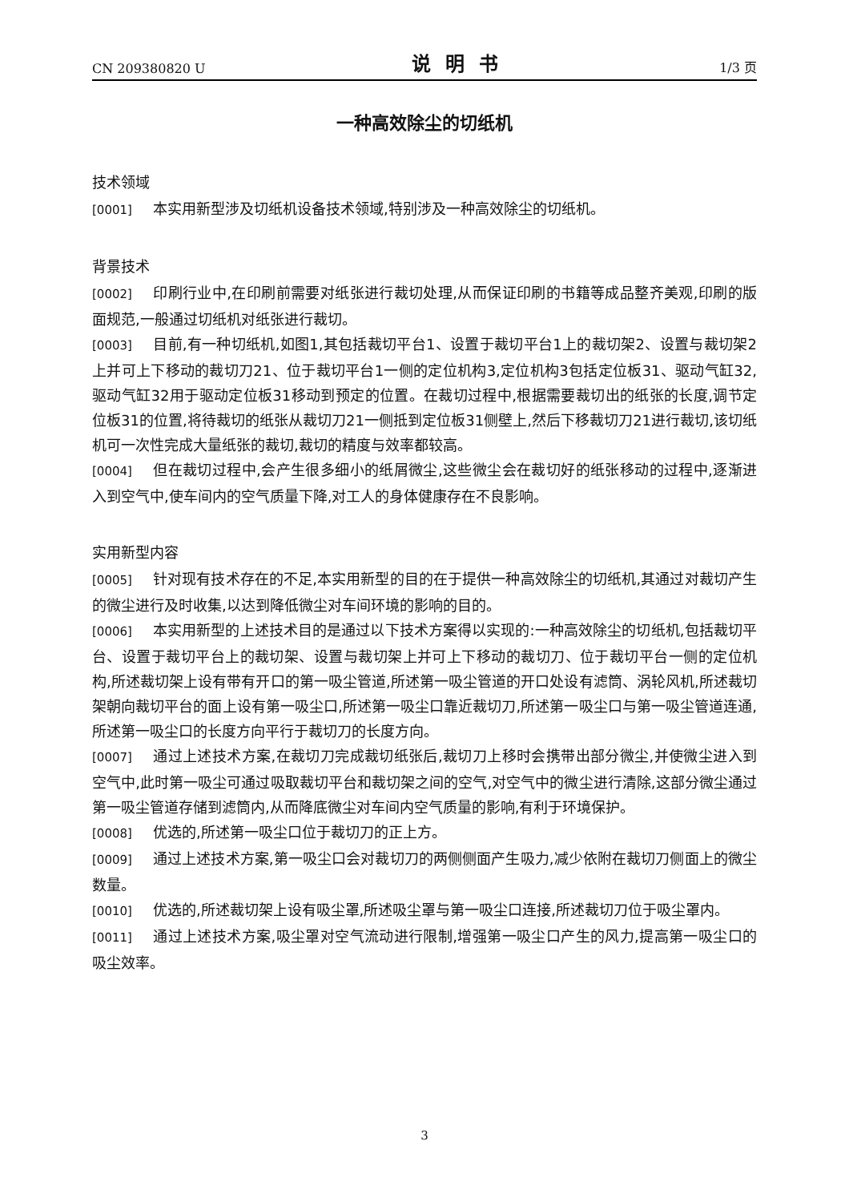CN 209380820 U 说明书 1/3 页
一种高效除尘的切纸机
技术领域
[0001] 本实用新型涉及切纸机设备技术领域,特别涉及一种高效除尘的切纸机。
背景技术
[0002] 印刷行业中,在印刷前需要对纸张进行裁切处理,从而保证印刷的书籍等成品整齐美观,印刷的版面规范,一般通过切纸机对纸张进行裁切。
[0003] 目前,有一种切纸机,如图1,其包括裁切平台1、设置于裁切平台1上的裁切架2、设置与裁切架2上并可上下移动的裁切刀21、位于裁切平台1一侧的定位机构3,定位机构3包括定位板31、驱动气缸32,驱动气缸32用于驱动定位板31移动到预定的位置。在裁切过程中,根据需要裁切出的纸张的长度,调节定位板31的位置,将待裁切的纸张从裁切刀21一侧抵到定位板31侧壁上,然后下移裁切刀21进行裁切,该切纸机可一次性完成大量纸张的裁切,裁切的精度与效率都较高。
[0004] 但在裁切过程中,会产生很多细小的纸屑微尘,这些微尘会在裁切好的纸张移动的过程中,逐渐进入到空气中,使车间内的空气质量下降,对工人的身体健康存在不良影响。
实用新型内容
[0005] 针对现有技术存在的不足,本实用新型的目的在于提供一种高效除尘的切纸机,其通过对裁切产生的微尘进行及时收集,以达到降低微尘对车间环境的影响的目的。
[0006] 本实用新型的上述技术目的是通过以下技术方案得以实现的:一种高效除尘的切纸机,包括裁切平台、设置于裁切平台上的裁切架、设置与裁切架上并可上下移动的裁切刀、位于裁切平台一侧的定位机构,所述裁切架上设有带有开口的第一吸尘管道,所述第一吸尘管道的开口处设有滤筒、涡轮风机,所述裁切架朝向裁切平台的面上设有第一吸尘口,所述第一吸尘口靠近裁切刀,所述第一吸尘口与第一吸尘管道连通,所述第一吸尘口的长度方向平行于裁切刀的长度方向。
[0007] 通过上述技术方案,在裁切刀完成裁切纸张后,裁切刀上移时会携带出部分微尘,并使微尘进入到空气中,此时第一吸尘可通过吸取裁切平台和裁切架之间的空气,对空气中的微尘进行清除,这部分微尘通过第一吸尘管道存储到滤筒内,从而降底微尘对车间内空气质量的影响,有利于环境保护。
[0008] 优选的,所述第一吸尘口位于裁切刀的正上方。
[0009] 通过上述技术方案,第一吸尘口会对裁切刀的两侧侧面产生吸力,减少依附在裁切刀侧面上的微尘数量。
[0010] 优选的,所述裁切架上设有吸尘罩,所述吸尘罩与第一吸尘口连接,所述裁切刀位于吸尘罩内。
[0011] 通过上述技术方案,吸尘罩对空气流动进行限制,增强第一吸尘口产生的风力,提高第一吸尘口的吸尘效率。
3